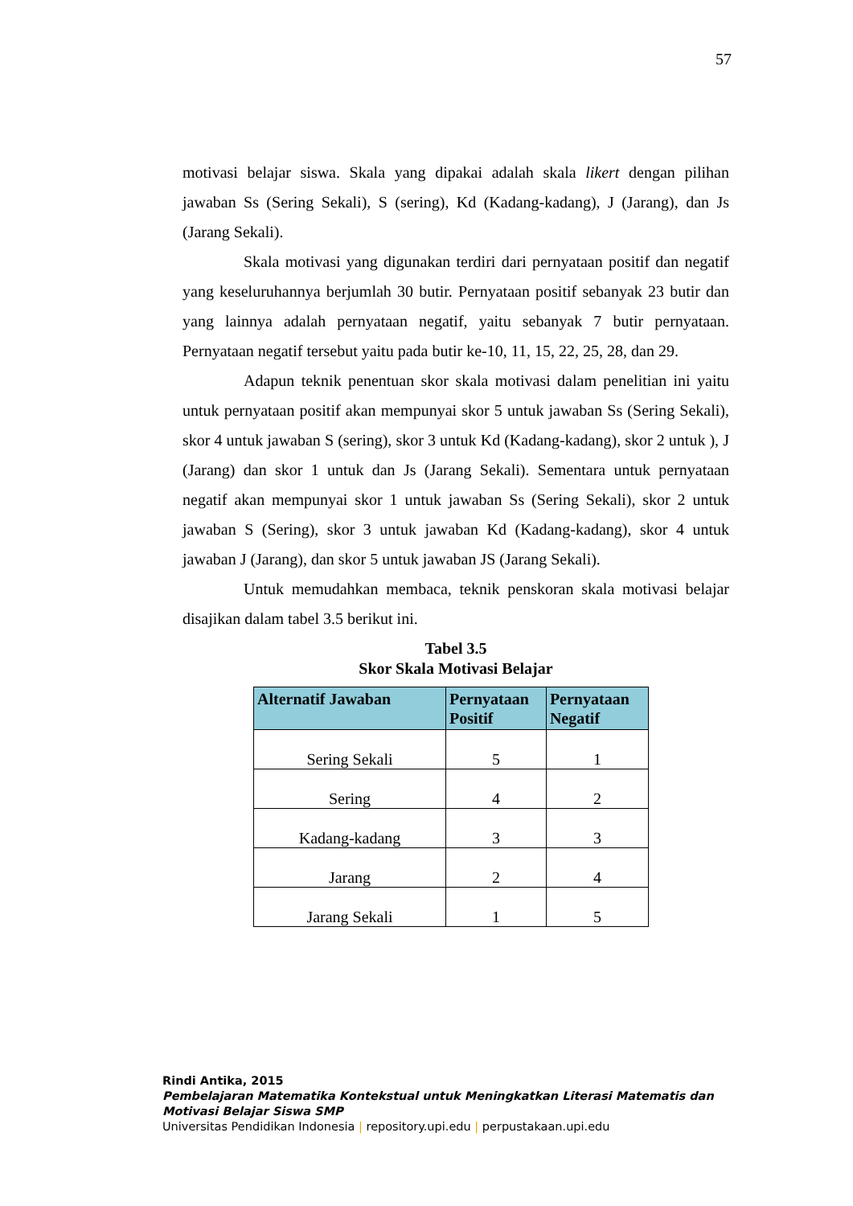57
motivasi belajar siswa. Skala yang dipakai adalah skala likert dengan pilihan jawaban Ss (Sering Sekali), S (sering), Kd (Kadang-kadang), J (Jarang), dan Js (Jarang Sekali).
Skala motivasi yang digunakan terdiri dari pernyataan positif dan negatif yang keseluruhannya berjumlah 30 butir. Pernyataan positif sebanyak 23 butir dan yang lainnya adalah pernyataan negatif, yaitu sebanyak 7 butir pernyataan. Pernyataan negatif tersebut yaitu pada butir ke-10, 11, 15, 22, 25, 28, dan 29.
Adapun teknik penentuan skor skala motivasi dalam penelitian ini yaitu untuk pernyataan positif akan mempunyai skor 5 untuk jawaban Ss (Sering Sekali), skor 4 untuk jawaban S (sering), skor 3 untuk Kd (Kadang-kadang), skor 2 untuk ), J (Jarang) dan skor 1 untuk dan Js (Jarang Sekali). Sementara untuk pernyataan negatif akan mempunyai skor 1 untuk jawaban Ss (Sering Sekali), skor 2 untuk jawaban S (Sering), skor 3 untuk jawaban Kd (Kadang-kadang), skor 4 untuk jawaban J (Jarang), dan skor 5 untuk jawaban JS (Jarang Sekali).
Untuk memudahkan membaca, teknik penskoran skala motivasi belajar disajikan dalam tabel 3.5 berikut ini.
Tabel 3.5
Skor Skala Motivasi Belajar
| Alternatif Jawaban | Pernyataan Positif | Pernyataan Negatif |
| --- | --- | --- |
| Sering Sekali | 5 | 1 |
| Sering | 4 | 2 |
| Kadang-kadang | 3 | 3 |
| Jarang | 2 | 4 |
| Jarang Sekali | 1 | 5 |
Rindi Antika, 2015
Pembelajaran Matematika Kontekstual untuk Meningkatkan Literasi Matematis dan
Motivasi Belajar Siswa SMP
Universitas Pendidikan Indonesia | repository.upi.edu | perpustakaan.upi.edu